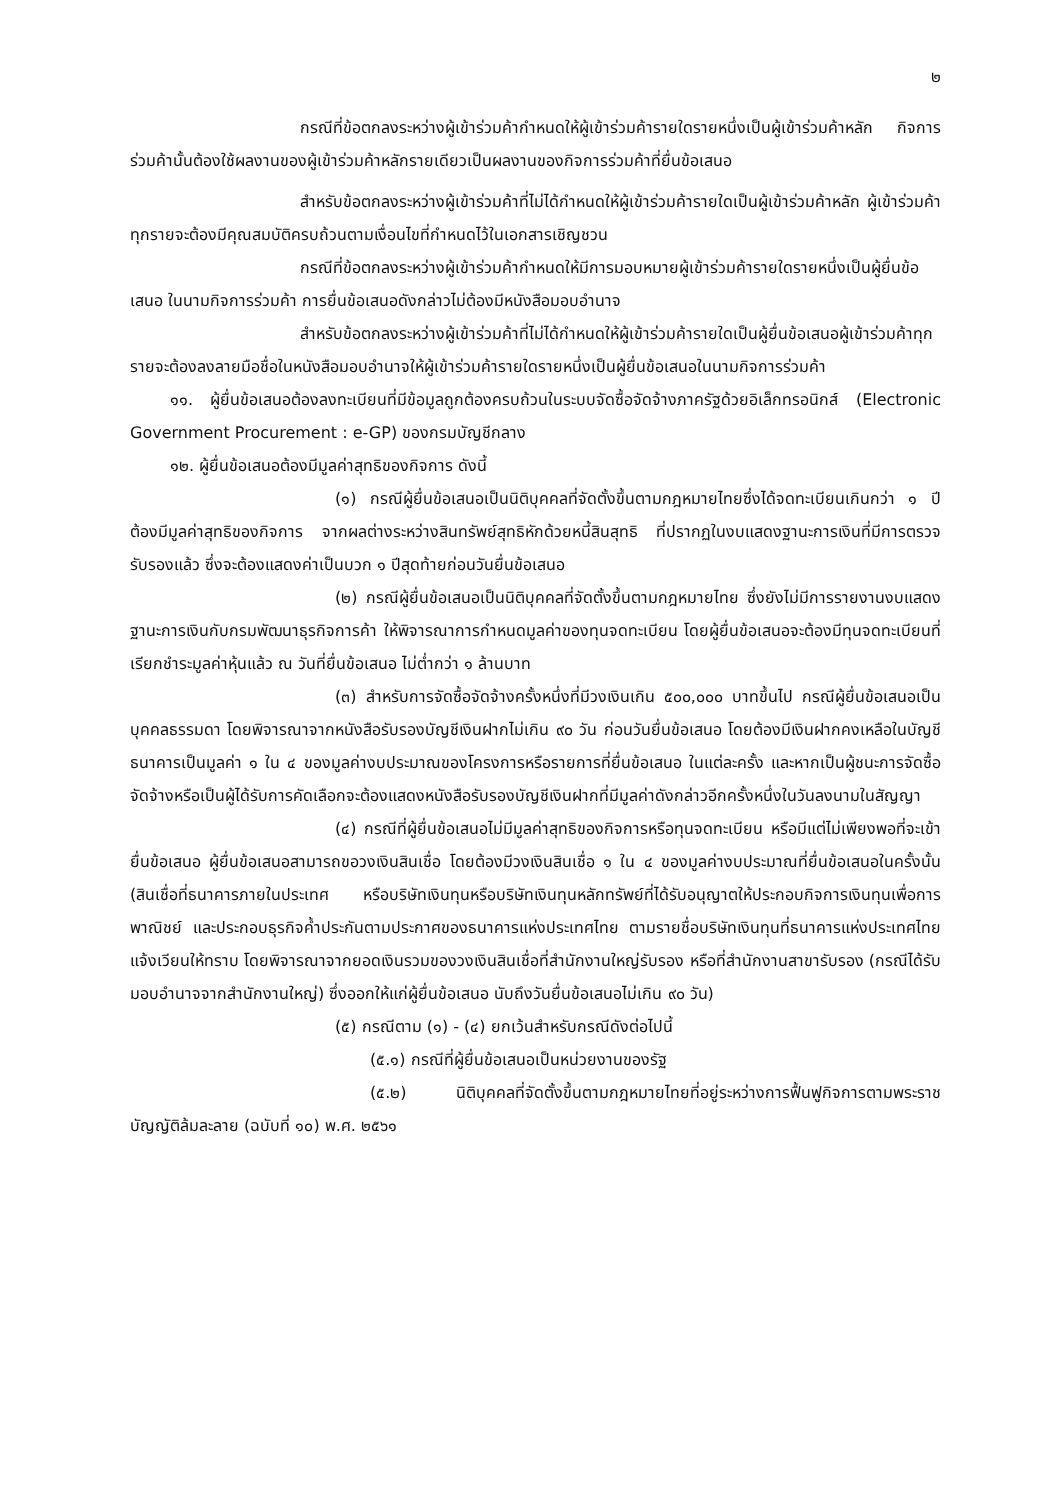๒
กรณีที่ข้อตกลงระหว่างผู้เข้าร่วมค้ากำหนดให้ผู้เข้าร่วมค้ารายใดรายหนึ่งเป็นผู้เข้าร่วมค้าหลัก กิจการร่วมค้านั้นต้องใช้ผลงานของผู้เข้าร่วมค้าหลักรายเดียวเป็นผลงานของกิจการร่วมค้าที่ยื่นข้อเสนอ
สำหรับข้อตกลงระหว่างผู้เข้าร่วมค้าที่ไม่ได้กำหนดให้ผู้เข้าร่วมค้ารายใดเป็นผู้เข้าร่วมค้าหลัก ผู้เข้าร่วมค้าทุกรายจะต้องมีคุณสมบัติครบถ้วนตามเงื่อนไขที่กำหนดไว้ในเอกสารเชิญชวน
กรณีที่ข้อตกลงระหว่างผู้เข้าร่วมค้ากำหนดให้มีการมอบหมายผู้เข้าร่วมค้ารายใดรายหนึ่งเป็นผู้ยื่นข้อเสนอ ในนามกิจการร่วมค้า การยื่นข้อเสนอดังกล่าวไม่ต้องมีหนังสือมอบอำนาจ
สำหรับข้อตกลงระหว่างผู้เข้าร่วมค้าที่ไม่ได้กำหนดให้ผู้เข้าร่วมค้ารายใดเป็นผู้ยื่นข้อเสนอผู้เข้าร่วมค้าทุกรายจะต้องลงลายมือชื่อในหนังสือมอบอำนาจให้ผู้เข้าร่วมค้ารายใดรายหนึ่งเป็นผู้ยื่นข้อเสนอในนามกิจการร่วมค้า
๑๑. ผู้ยื่นข้อเสนอต้องลงทะเบียนที่มีข้อมูลถูกต้องครบถ้วนในระบบจัดซื้อจัดจ้างภาครัฐด้วยอิเล็กทรอนิกส์ (Electronic Government Procurement : e-GP) ของกรมบัญชีกลาง
๑๒. ผู้ยื่นข้อเสนอต้องมีมูลค่าสุทธิของกิจการ ดังนี้
(๑) กรณีผู้ยื่นข้อเสนอเป็นนิติบุคคลที่จัดตั้งขึ้นตามกฎหมายไทยซึ่งได้จดทะเบียนเกินกว่า ๑ ปี ต้องมีมูลค่าสุทธิของกิจการ จากผลต่างระหว่างสินทรัพย์สุทธิหักด้วยหนี้สินสุทธิ ที่ปรากฏในงบแสดงฐานะการเงินที่มีการตรวจรับรองแล้ว ซึ่งจะต้องแสดงค่าเป็นบวก ๑ ปีสุดท้ายก่อนวันยื่นข้อเสนอ
(๒) กรณีผู้ยื่นข้อเสนอเป็นนิติบุคคลที่จัดตั้งขึ้นตามกฎหมายไทย ซึ่งยังไม่มีการรายงานงบแสดงฐานะการเงินกับกรมพัฒนาธุรกิจการค้า ให้พิจารณาการกำหนดมูลค่าของทุนจดทะเบียน โดยผู้ยื่นข้อเสนอจะต้องมีทุนจดทะเบียนที่เรียกชำระมูลค่าหุ้นแล้ว ณ วันที่ยื่นข้อเสนอ ไม่ต่ำกว่า ๑ ล้านบาท
(๓) สำหรับการจัดซื้อจัดจ้างครั้งหนึ่งที่มีวงเงินเกิน ๕๐๐,๐๐๐ บาทขึ้นไป กรณีผู้ยื่นข้อเสนอเป็นบุคคลธรรมดา โดยพิจารณาจากหนังสือรับรองบัญชีเงินฝากไม่เกิน ๙๐ วัน ก่อนวันยื่นข้อเสนอ โดยต้องมีเงินฝากคงเหลือในบัญชีธนาคารเป็นมูลค่า ๑ ใน ๔ ของมูลค่างบประมาณของโครงการหรือรายการที่ยื่นข้อเสนอ ในแต่ละครั้ง และหากเป็นผู้ชนะการจัดซื้อจัดจ้างหรือเป็นผู้ได้รับการคัดเลือกจะต้องแสดงหนังสือรับรองบัญชีเงินฝากที่มีมูลค่าดังกล่าวอีกครั้งหนึ่งในวันลงนามในสัญญา
(๔) กรณีที่ผู้ยื่นข้อเสนอไม่มีมูลค่าสุทธิของกิจการหรือทุนจดทะเบียน หรือมีแต่ไม่เพียงพอที่จะเข้ายื่นข้อเสนอ ผู้ยื่นข้อเสนอสามารถขอวงเงินสินเชื่อ โดยต้องมีวงเงินสินเชื่อ ๑ ใน ๔ ของมูลค่างบประมาณที่ยื่นข้อเสนอในครั้งนั้น (สินเชื่อที่ธนาคารภายในประเทศ หรือบริษัทเงินทุนหรือบริษัทเงินทุนหลักทรัพย์ที่ได้รับอนุญาตให้ประกอบกิจการเงินทุนเพื่อการพาณิชย์ และประกอบธุรกิจค้ำประกันตามประกาศของธนาคารแห่งประเทศไทย ตามรายชื่อบริษัทเงินทุนที่ธนาคารแห่งประเทศไทยแจ้งเวียนให้ทราบ โดยพิจารณาจากยอดเงินรวมของวงเงินสินเชื่อที่สำนักงานใหญ่รับรอง หรือที่สำนักงานสาขารับรอง (กรณีได้รับมอบอำนาจจากสำนักงานใหญ่) ซึ่งออกให้แก่ผู้ยื่นข้อเสนอ นับถึงวันยื่นข้อเสนอไม่เกิน ๙๐ วัน)
(๕) กรณีตาม (๑) - (๔) ยกเว้นสำหรับกรณีดังต่อไปนี้
(๕.๑) กรณีที่ผู้ยื่นข้อเสนอเป็นหน่วยงานของรัฐ
(๕.๒) นิติบุคคลที่จัดตั้งขึ้นตามกฎหมายไทยที่อยู่ระหว่างการฟื้นฟูกิจการตามพระราชบัญญัติล้มละลาย (ฉบับที่ ๑๐) พ.ศ. ๒๕๖๑